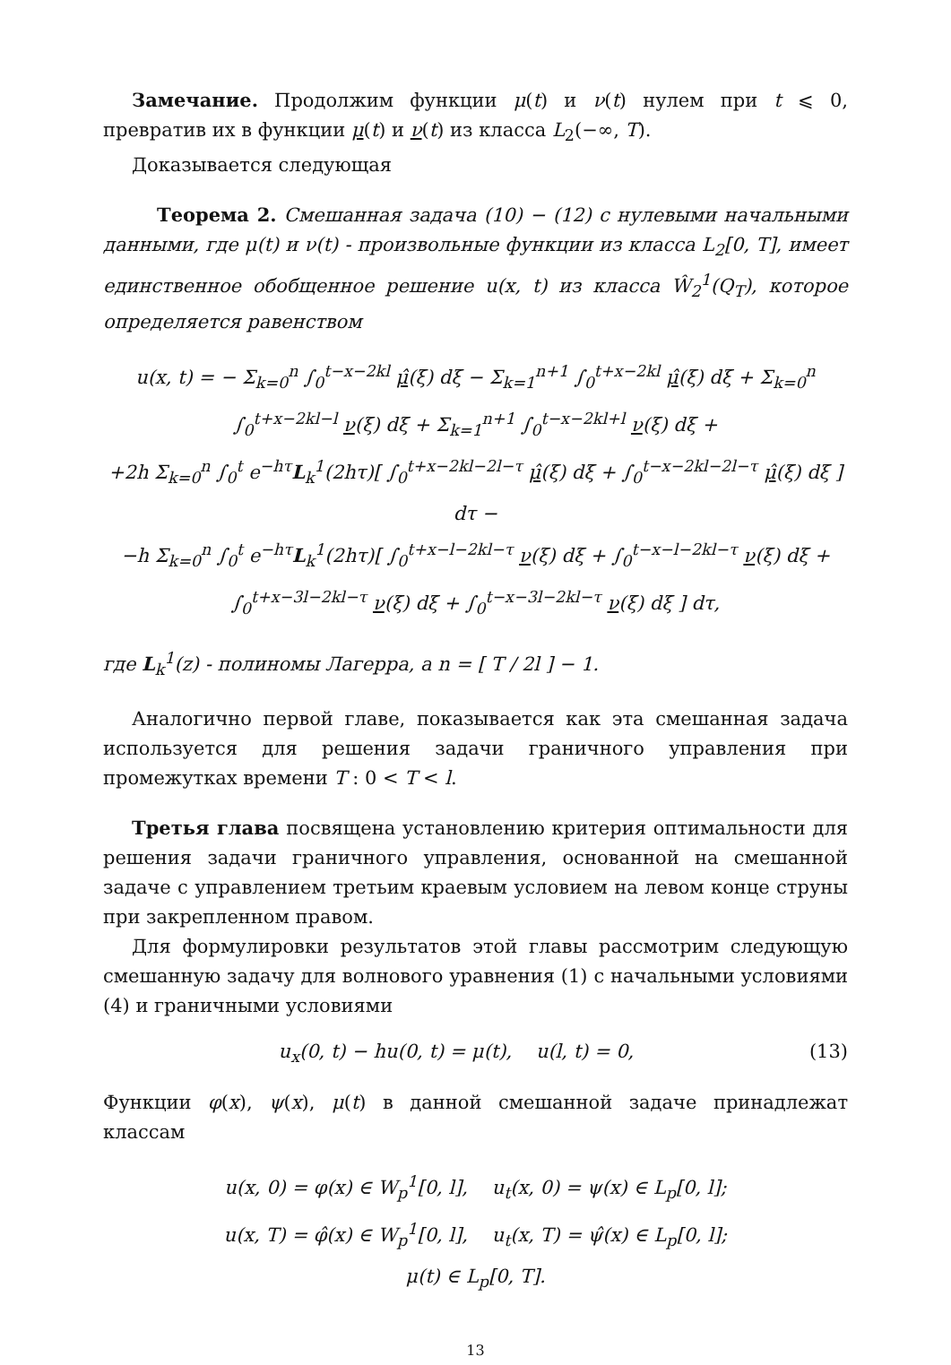Замечание. Продолжим функции μ(t) и ν(t) нулем при t ⩽ 0, превратив их в функции μ(t) и ν(t) из класса L<sub>2</sub>(−∞, T).
Доказывается следующая
Теорема 2. Смешанная задача (10) − (12) с нулевыми начальными данными, где μ(t) и ν(t) - произвольные функции из класса L<sub>2</sub>[0, T], имеет единственное обобщенное решение u(x, t) из класса Ŵ<sub>2</sub><sup>1</sup>(Q<sub>T</sub>), которое определяется равенством
u(x, t) = − Σ<sub>k=0</sub><sup>n</sup> ∫<sub>0</sub><sup>t−x−2kl</sup> μ̂(ξ) dξ − Σ<sub>k=1</sub><sup>n+1</sup> ∫<sub>0</sub><sup>t+x−2kl</sup> μ̂(ξ) dξ + Σ<sub>k=0</sub><sup>n</sup> ∫<sub>0</sub><sup>t+x−2kl−l</sup> ν(ξ) dξ + Σ<sub>k=1</sub><sup>n+1</sup> ∫<sub>0</sub><sup>t−x−2kl+l</sup> ν(ξ) dξ +
+2h Σ<sub>k=0</sub><sup>n</sup> ∫<sub>0</sub><sup>t</sup> e<sup>−hτ</sup>L<sub>k</sub><sup>1</sup>(2hτ)[ ∫<sub>0</sub><sup>t+x−2kl−2l−τ</sup> μ̂(ξ) dξ + ∫<sub>0</sub><sup>t−x−2kl−2l−τ</sup> μ̂(ξ) dξ ] dτ −
−h Σ<sub>k=0</sub><sup>n</sup> ∫<sub>0</sub><sup>t</sup> e<sup>−hτ</sup>L<sub>k</sub><sup>1</sup>(2hτ)[ ∫<sub>0</sub><sup>t+x−l−2kl−τ</sup> ν(ξ) dξ + ∫<sub>0</sub><sup>t−x−l−2kl−τ</sup> ν(ξ) dξ + ∫<sub>0</sub><sup>t+x−3l−2kl−τ</sup> ν(ξ) dξ + ∫<sub>0</sub><sup>t−x−3l−2kl−τ</sup> ν(ξ) dξ ] dτ,
где L<sub>k</sub><sup>1</sup>(z) - полиномы Лагерра, а n = [ T / 2l ] − 1.
Аналогично первой главе, показывается как эта смешанная задача используется для решения задачи граничного управления при промежутках времени T : 0 < T < l.
Третья глава посвящена установлению критерия оптимальности для решения задачи граничного управления, основанной на смешанной задаче с управлением третьим краевым условием на левом конце струны при закрепленном правом.
Для формулировки результатов этой главы рассмотрим следующую смешанную задачу для волнового уравнения (1) с начальными условиями (4) и граничными условиями
u<sub>x</sub>(0, t) − hu(0, t) = μ(t), u(l, t) = 0, (13)
Функции φ(x), ψ(x), μ(t) в данной смешанной задаче принадлежат классам
u(x, 0) = φ(x) ∈ W<sub>p</sub><sup>1</sup>[0, l], u<sub>t</sub>(x, 0) = ψ(x) ∈ L<sub>p</sub>[0, l];
u(x, T) = φ̂(x) ∈ W<sub>p</sub><sup>1</sup>[0, l], u<sub>t</sub>(x, T) = ψ̂(x) ∈ L<sub>p</sub>[0, l];
μ(t) ∈ L<sub>p</sub>[0, T].
13